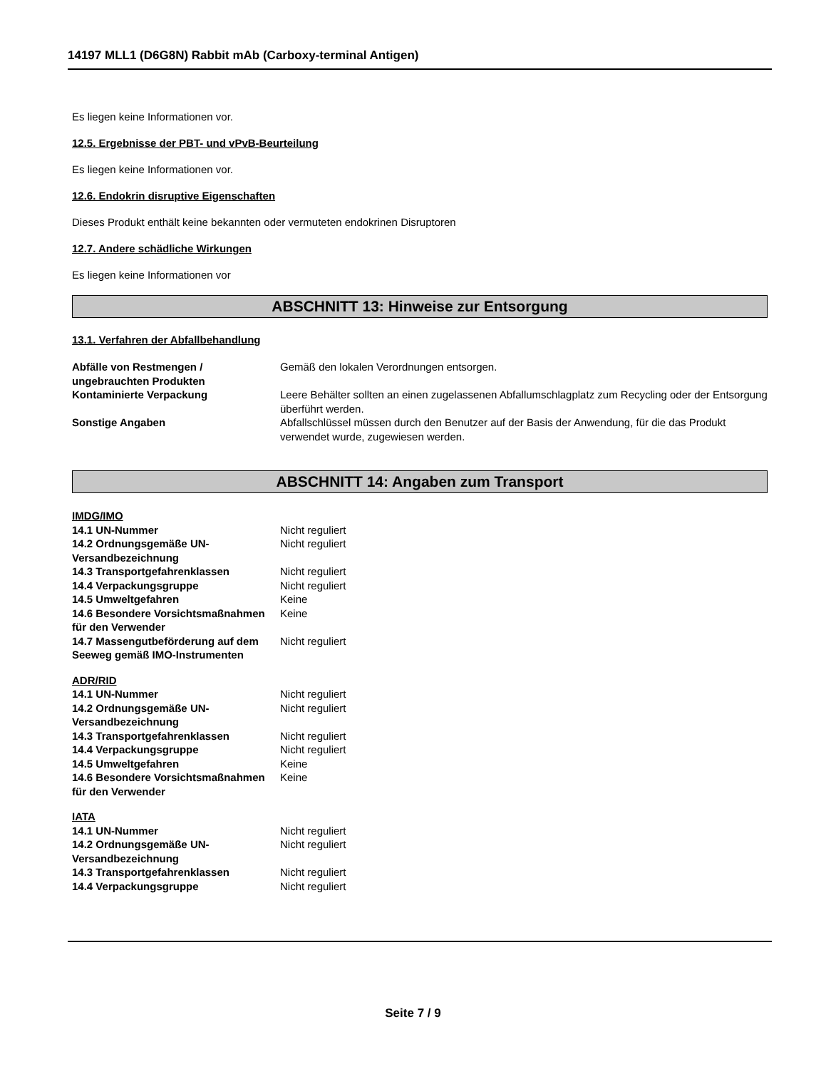14197 MLL1 (D6G8N) Rabbit mAb (Carboxy-terminal Antigen)
Es liegen keine Informationen vor.
12.5. Ergebnisse der PBT- und vPvB-Beurteilung
Es liegen keine Informationen vor.
12.6. Endokrin disruptive Eigenschaften
Dieses Produkt enthält keine bekannten oder vermuteten endokrinen Disruptoren
12.7. Andere schädliche Wirkungen
Es liegen keine Informationen vor
ABSCHNITT 13: Hinweise zur Entsorgung
13.1. Verfahren der Abfallbehandlung
| Abfälle von Restmengen / ungebrauchten Produkten | Gemäß den lokalen Verordnungen entsorgen. |
| Kontaminierte Verpackung | Leere Behälter sollten an einen zugelassenen Abfallumschlagplatz zum Recycling oder der Entsorgung überführt werden. |
| Sonstige Angaben | Abfallschlüssel müssen durch den Benutzer auf der Basis der Anwendung, für die das Produkt verwendet wurde, zugewiesen werden. |
ABSCHNITT 14: Angaben zum Transport
IMDG/IMO
| 14.1 UN-Nummer | Nicht reguliert |
| 14.2 Ordnungsgemäße UN-Versandbezeichnung | Nicht reguliert |
| 14.3 Transportgefahrenklassen | Nicht reguliert |
| 14.4 Verpackungsgruppe | Nicht reguliert |
| 14.5 Umweltgefahren | Keine |
| 14.6 Besondere Vorsichtsmaßnahmen für den Verwender | Keine |
| 14.7 Massengutbeförderung auf dem Seeweg gemäß IMO-Instrumenten | Nicht reguliert |
ADR/RID
| 14.1 UN-Nummer | Nicht reguliert |
| 14.2 Ordnungsgemäße UN-Versandbezeichnung | Nicht reguliert |
| 14.3 Transportgefahrenklassen | Nicht reguliert |
| 14.4 Verpackungsgruppe | Nicht reguliert |
| 14.5 Umweltgefahren | Keine |
| 14.6 Besondere Vorsichtsmaßnahmen für den Verwender | Keine |
IATA
| 14.1 UN-Nummer | Nicht reguliert |
| 14.2 Ordnungsgemäße UN-Versandbezeichnung | Nicht reguliert |
| 14.3 Transportgefahrenklassen | Nicht reguliert |
| 14.4 Verpackungsgruppe | Nicht reguliert |
Seite 7 / 9